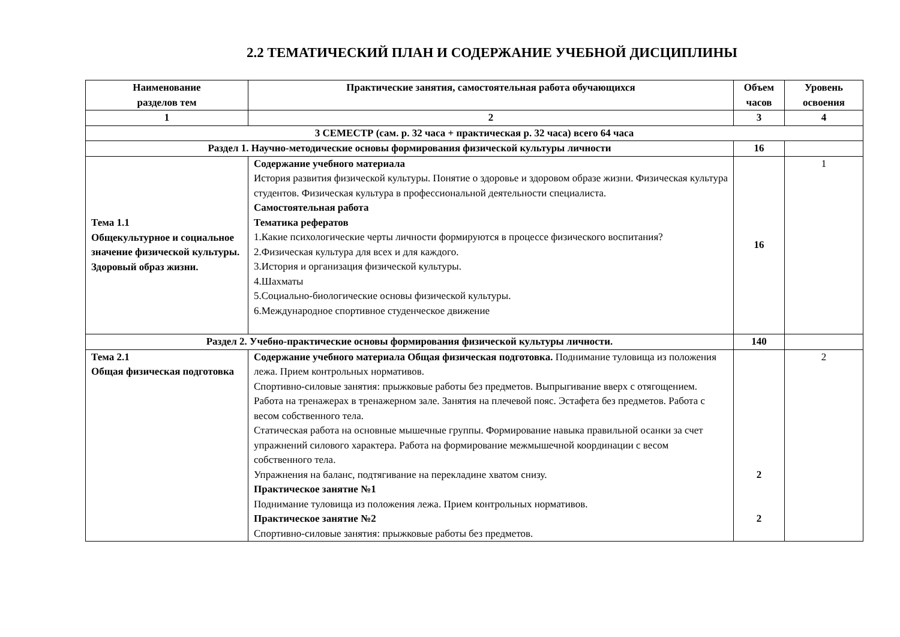2.2 ТЕМАТИЧЕСКИЙ ПЛАН И СОДЕРЖАНИЕ УЧЕБНОЙ ДИСЦИПЛИНЫ
| Наименование разделов тем | Практические занятия, самостоятельная работа обучающихся | Объем часов | Уровень освоения |
| --- | --- | --- | --- |
| 1 | 2 | 3 | 4 |
| 3 СЕМЕСТР (сам. р. 32 часа + практическая р. 32 часа) всего 64 часа | | | |
| Раздел 1. Научно-методические основы формирования физической культуры личности | | 16 | |
| Тема 1.1 Общекультурное и социальное значение физической культуры. Здоровый образ жизни. | Содержание учебного материала История развития физической культуры. Понятие о здоровье и здоровом образе жизни. Физическая культура студентов. Физическая культура в профессиональной деятельности специалиста. Самостоятельная работа Тематика рефератов 1.Какие психологические черты личности формируются в процессе физического воспитания? 2.Физическая культура для всех и для каждого. 3.История и организация физической культуры. 4.Шахматы 5.Социально-биологические основы физической культуры. 6.Международное спортивное студенческое движение | 16 | 1 |
| Раздел 2. Учебно-практические основы формирования физической культуры личности. | | 140 | |
| Тема 2.1 Общая физическая подготовка | Содержание учебного материала Общая физическая подготовка. Поднимание туловища из положения лежа. Прием контрольных нормативов. Спортивно-силовые занятия: прыжковые работы без предметов. Выпрыгивание вверх с отягощением. Работа на тренажерах в тренажерном зале. Занятия на плечевой пояс. Эстафета без предметов. Работа с весом собственного тела. Статическая работа на основные мышечные группы. Формирование навыка правильной осанки за счет упражнений силового характера. Работа на формирование межмышечной координации с весом собственного тела. Упражнения на баланс, подтягивание на перекладине хватом снизу. Практическое занятие №1 Поднимание туловища из положения лежа. Прием контрольных нормативов. Практическое занятие №2 Спортивно-силовые занятия: прыжковые работы без предметов. | 2 2 | 2 |